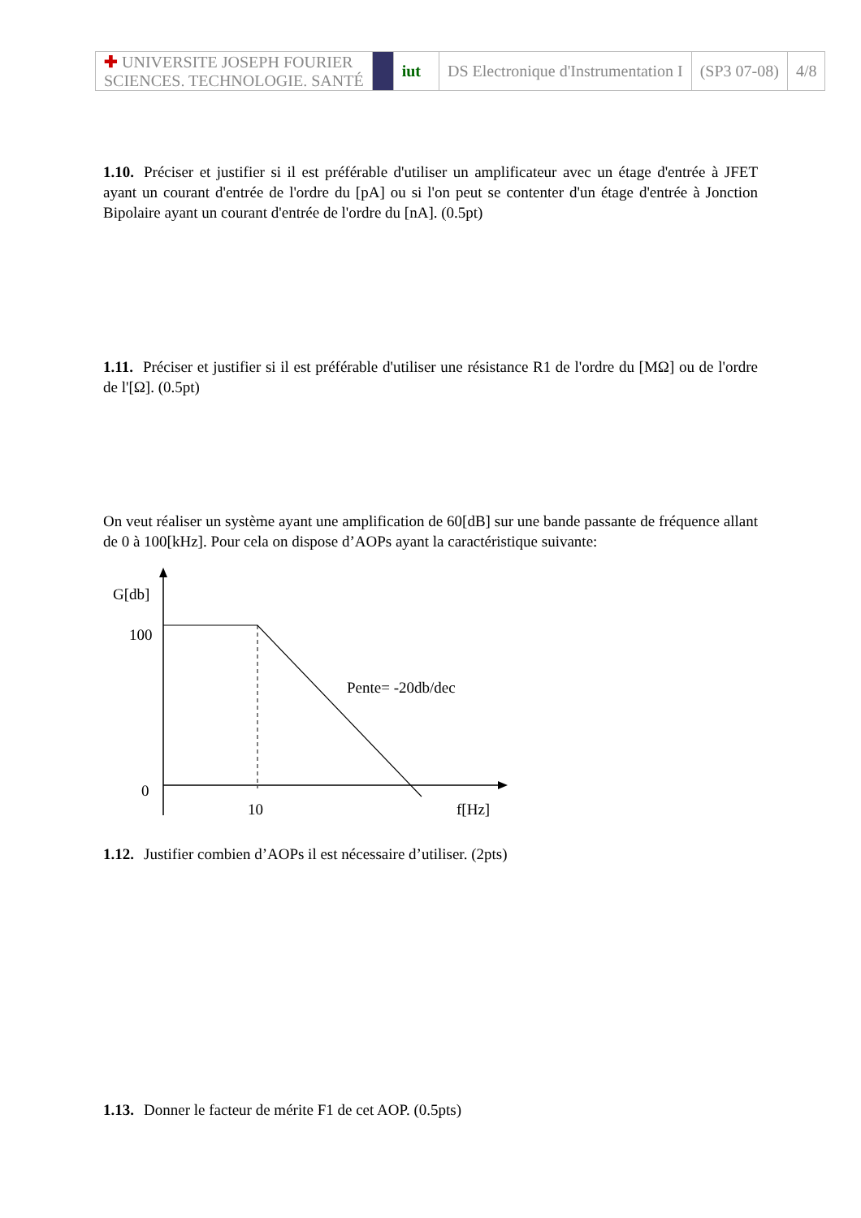| ✚ UNIVERSITE JOSEPH FOURIER SCIENCES. TECHNOLOGIE. SANTÉ | | iut | DS Electronique d'Instrumentation I | (SP3 07-08) | 4/8 |
1.10. Préciser et justifier si il est préférable d'utiliser un amplificateur avec un étage d'entrée à JFET ayant un courant d'entrée de l'ordre du [pA] ou si l'on peut se contenter d'un étage d'entrée à Jonction Bipolaire ayant un courant d'entrée de l'ordre du [nA]. (0.5pt)
1.11. Préciser et justifier si il est préférable d'utiliser une résistance R1 de l'ordre du [MΩ] ou de l'ordre de l'[Ω]. (0.5pt)
On veut réaliser un système ayant une amplification de 60[dB] sur une bande passante de fréquence allant de 0 à 100[kHz]. Pour cela on dispose d’AOPs ayant la caractéristique suivante:
G[db]
100
Pente= -20db/dec
0
10 f[Hz]
1.12. Justifier combien d’AOPs il est nécessaire d’utiliser. (2pts)
1.13. Donner le facteur de mérite F1 de cet AOP. (0.5pts)